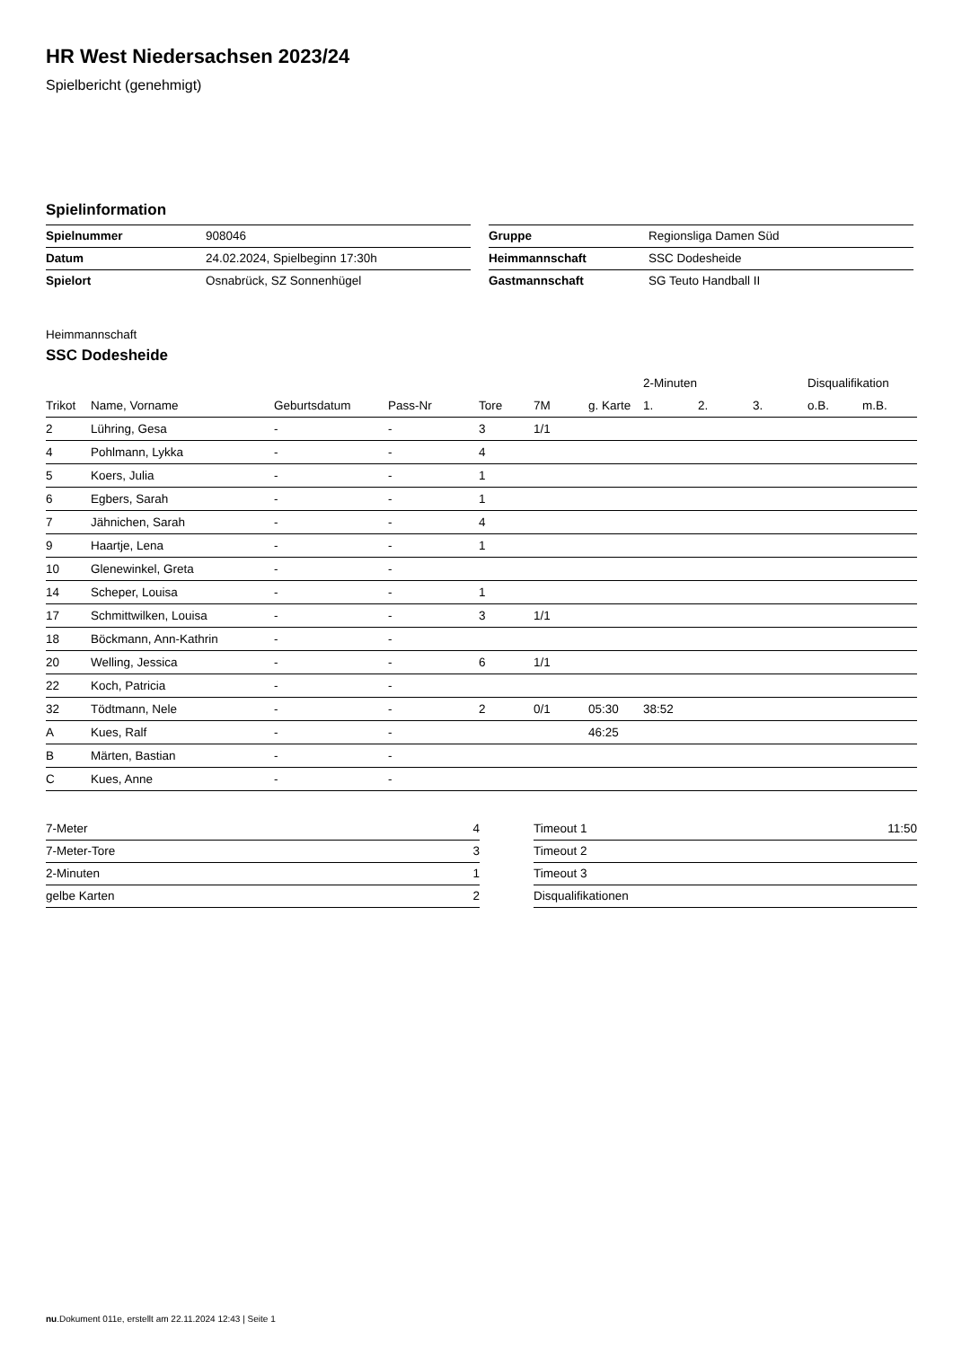HR West Niedersachsen 2023/24
Spielbericht (genehmigt)
Spielinformation
| Spielnummer | 908046 |
| Datum | 24.02.2024, Spielbeginn 17:30h |
| Spielort | Osnabrück, SZ Sonnenhügel |
| Gruppe | Regionsliga Damen Süd |
| Heimmannschaft | SSC Dodesheide |
| Gastmannschaft | SG Teuto Handball II |
Heimmannschaft
SSC Dodesheide
| | | | | | | | | 2-Minuten | | | Disqualifikation | |
| --- | --- | --- | --- | --- | --- | --- | --- | --- | --- | --- | --- | --- |
| Trikot | Name, Vorname | Geburtsdatum | Pass-Nr | Tore | 7M | g. Karte | | 1. | 2. | 3. | o.B. | m.B. |
| 2 | Lühring, Gesa | - | - | 3 | 1/1 | | | | | | | |
| 4 | Pohlmann, Lykka | - | - | 4 | | | | | | | | |
| 5 | Koers, Julia | - | - | 1 | | | | | | | | |
| 6 | Egbers, Sarah | - | - | 1 | | | | | | | | |
| 7 | Jähnichen, Sarah | - | - | 4 | | | | | | | | |
| 9 | Haartje, Lena | - | - | 1 | | | | | | | | |
| 10 | Glenewinkel, Greta | - | - | | | | | | | | | |
| 14 | Scheper, Louisa | - | - | 1 | | | | | | | | |
| 17 | Schmittwilken, Louisa | - | - | 3 | 1/1 | | | | | | | |
| 18 | Böckmann, Ann-Kathrin | - | - | | | | | | | | | |
| 20 | Welling, Jessica | - | - | 6 | 1/1 | | | | | | | |
| 22 | Koch, Patricia | - | - | | | | | | | | | |
| 32 | Tödtmann, Nele | - | - | 2 | 0/1 | 05:30 | | 38:52 | | | | |
| A | Kues, Ralf | - | - | | | 46:25 | | | | | | |
| B | Märten, Bastian | - | - | | | | | | | | | |
| C | Kues, Anne | - | - | | | | | | | | | |
| 7-Meter | 4 |
| 7-Meter-Tore | 3 |
| 2-Minuten | 1 |
| gelbe Karten | 2 |
| Timeout 1 | 11:50 |
| Timeout 2 | |
| Timeout 3 | |
| Disqualifikationen | |
nu.Dokument 011e, erstellt am 22.11.2024 12:43 | Seite 1